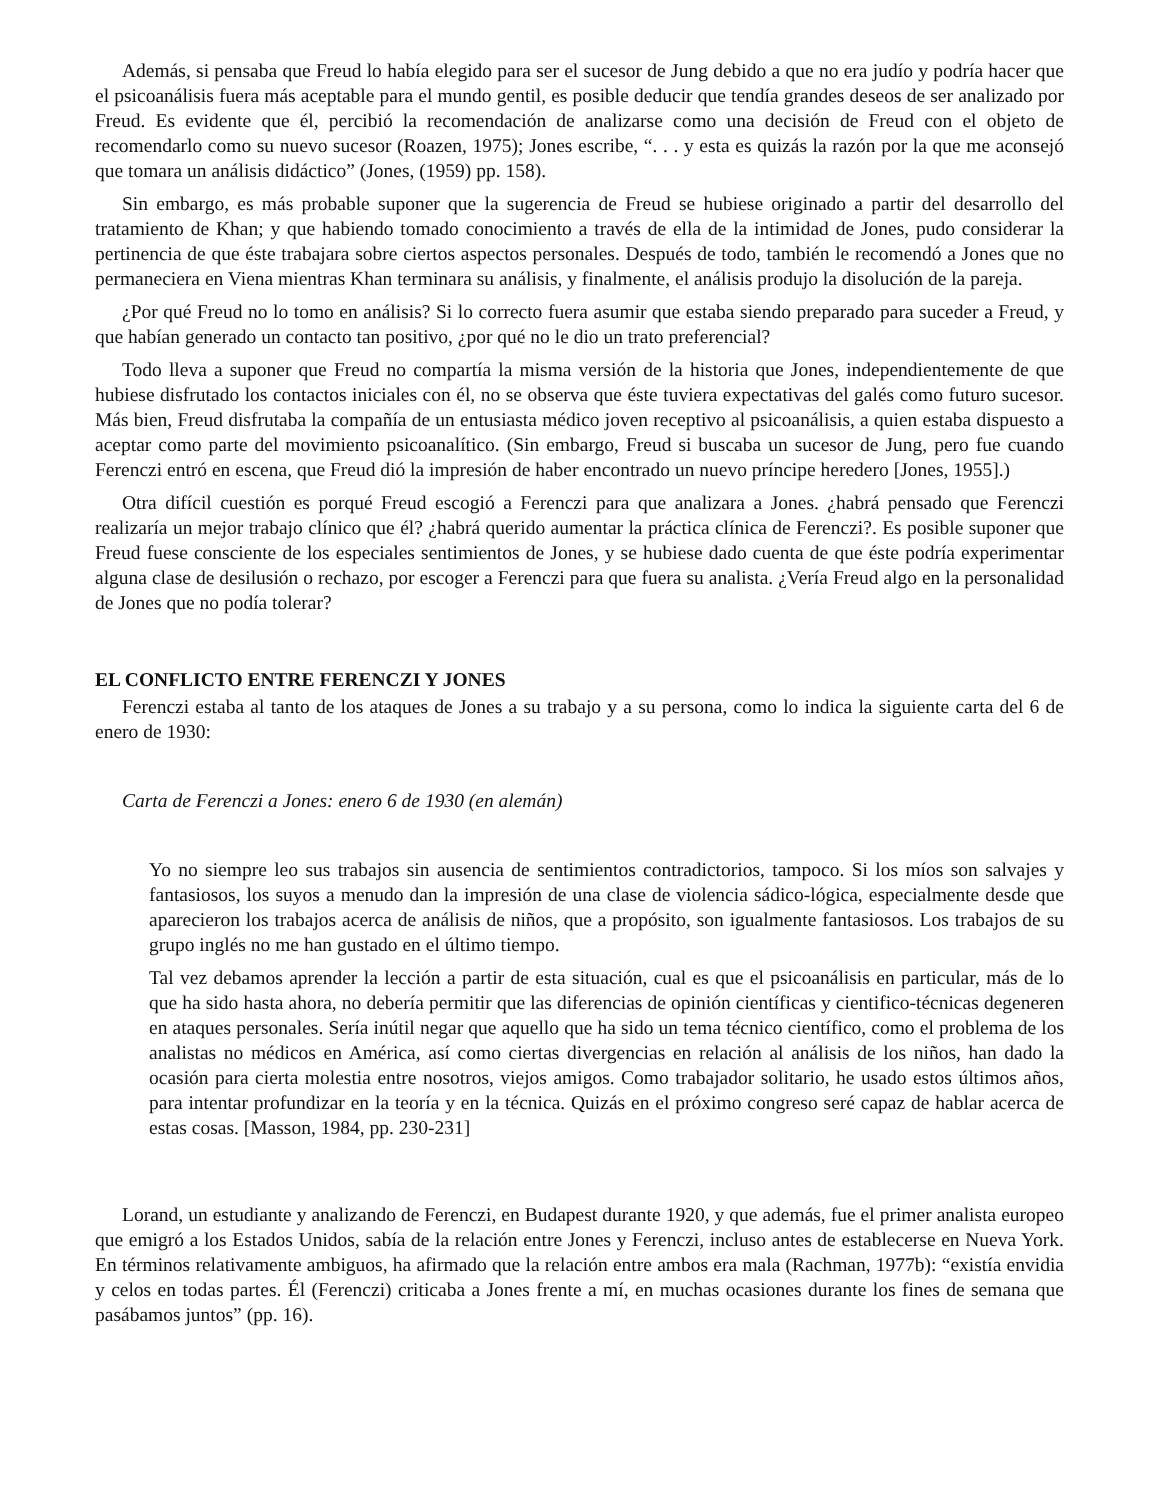Además, si pensaba que Freud lo había elegido para ser el sucesor de Jung debido a que no era judío y podría hacer que el psicoanálisis fuera más aceptable para el mundo gentil, es posible deducir que tendía grandes deseos de ser analizado por Freud. Es evidente que él, percibió la recomendación de analizarse como una decisión de Freud con el objeto de recomendarlo como su nuevo sucesor (Roazen, 1975); Jones escribe, “. . . y esta es quizás la razón por la que me aconsejó que tomara un análisis didáctico” (Jones, (1959) pp. 158).
Sin embargo, es más probable suponer que la sugerencia de Freud se hubiese originado a partir del desarrollo del tratamiento de Khan; y que habiendo tomado conocimiento a través de ella de la intimidad de Jones, pudo considerar la pertinencia de que éste trabajara sobre ciertos aspectos personales. Después de todo, también le recomendó a Jones que no permaneciera en Viena mientras Khan terminara su análisis, y finalmente, el análisis produjo la disolución de la pareja.
¿Por qué Freud no lo tomo en análisis? Si lo correcto fuera asumir que estaba siendo preparado para suceder a Freud, y que habían generado un contacto tan positivo, ¿por qué no le dio un trato preferencial?
Todo lleva a suponer que Freud no compartía la misma versión de la historia que Jones, independientemente de que hubiese disfrutado los contactos iniciales con él, no se observa que éste tuviera expectativas del galés como futuro sucesor. Más bien, Freud disfrutaba la compañía de un entusiasta médico joven receptivo al psicoanálisis, a quien estaba dispuesto a aceptar como parte del movimiento psicoanalítico. (Sin embargo, Freud si buscaba un sucesor de Jung, pero fue cuando Ferenczi entró en escena, que Freud dió la impresión de haber encontrado un nuevo príncipe heredero [Jones, 1955].)
Otra difícil cuestión es porqué Freud escogió a Ferenczi para que analizara a Jones. ¿habrá pensado que Ferenczi realizaría un mejor trabajo clínico que él? ¿habrá querido aumentar la práctica clínica de Ferenczi?. Es posible suponer que Freud fuese consciente de los especiales sentimientos de Jones, y se hubiese dado cuenta de que éste podría experimentar alguna clase de desilusión o rechazo, por escoger a Ferenczi para que fuera su analista. ¿Vería Freud algo en la personalidad de Jones que no podía tolerar?
EL CONFLICTO ENTRE FERENCZI Y JONES
Ferenczi estaba al tanto de los ataques de Jones a su trabajo y a su persona, como lo indica la siguiente carta del 6 de enero de 1930:
Carta de Ferenczi a Jones: enero 6 de 1930 (en alemán)
Yo no siempre leo sus trabajos sin ausencia de sentimientos contradictorios, tampoco. Si los míos son salvajes y fantasiosos, los suyos a menudo dan la impresión de una clase de violencia sádico-lógica, especialmente desde que aparecieron los trabajos acerca de análisis de niños, que a propósito, son igualmente fantasiosos. Los trabajos de su grupo inglés no me han gustado en el último tiempo.
Tal vez debamos aprender la lección a partir de esta situación, cual es que el psicoanálisis en particular, más de lo que ha sido hasta ahora, no debería permitir que las diferencias de opinión científicas y cientifico-técnicas degeneren en ataques personales. Sería inútil negar que aquello que ha sido un tema técnico científico, como el problema de los analistas no médicos en América, así como ciertas divergencias en relación al análisis de los niños, han dado la ocasión para cierta molestia entre nosotros, viejos amigos. Como trabajador solitario, he usado estos últimos años, para intentar profundizar en la teoría y en la técnica. Quizás en el próximo congreso seré capaz de hablar acerca de estas cosas. [Masson, 1984, pp. 230-231]
Lorand, un estudiante y analizando de Ferenczi, en Budapest durante 1920, y que además, fue el primer analista europeo que emigró a los Estados Unidos, sabía de la relación entre Jones y Ferenczi, incluso antes de establecerse en Nueva York. En términos relativamente ambiguos, ha afirmado que la relación entre ambos era mala (Rachman, 1977b): “existía envidia y celos en todas partes. Él (Ferenczi) criticaba a Jones frente a mí, en muchas ocasiones durante los fines de semana que pasábamos juntos” (pp. 16).